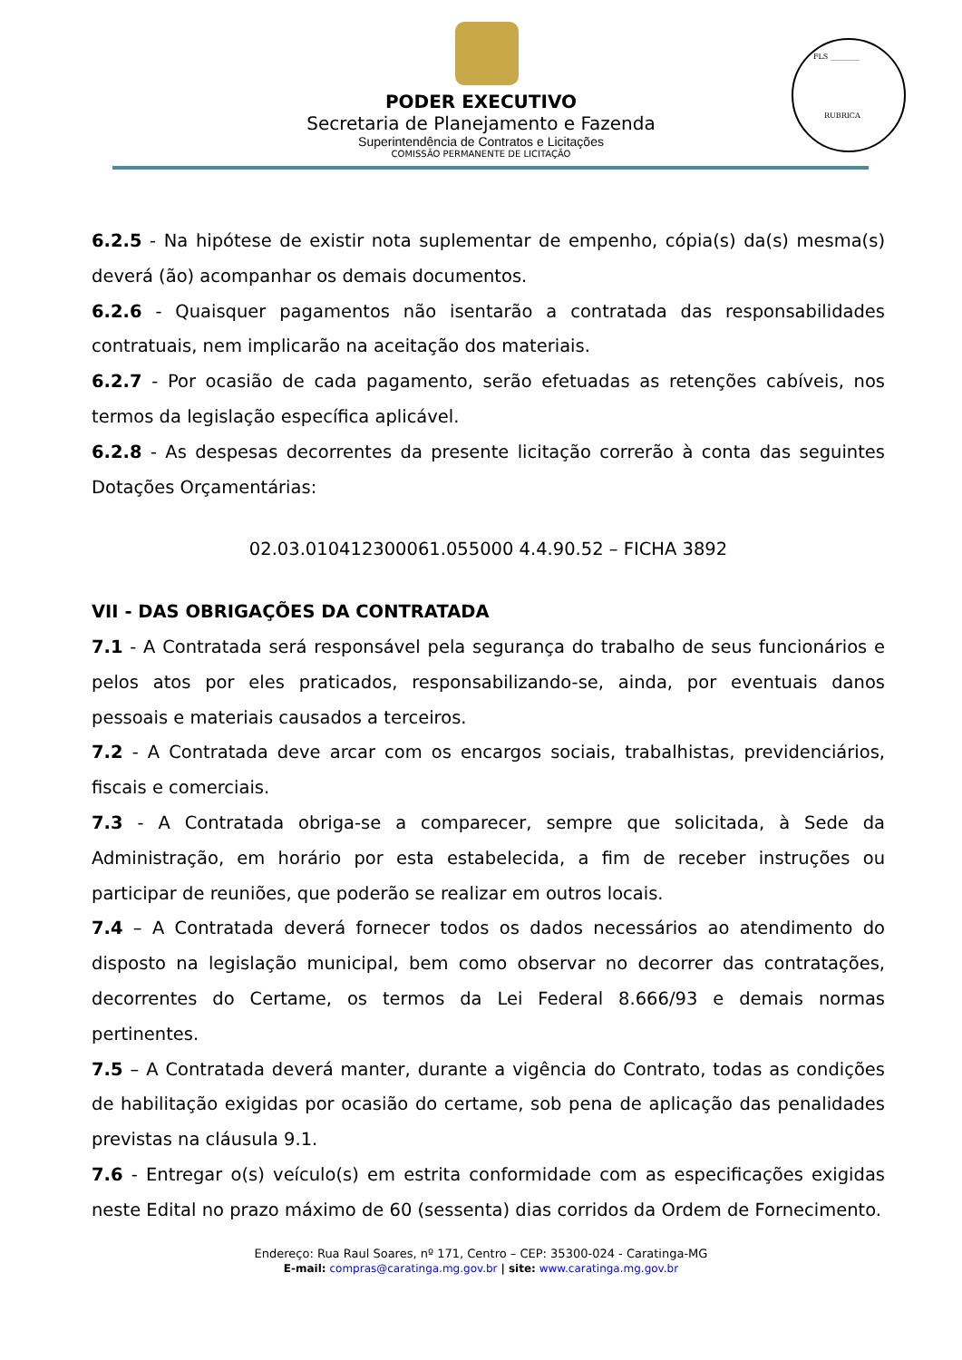FLS ________
RUBRICA
PODER EXECUTIVO
Secretaria de Planejamento e Fazenda
Superintendência de Contratos e Licitações
COMISSÃO PERMANENTE DE LICITAÇÃO
6.2.5 - Na hipótese de existir nota suplementar de empenho, cópia(s) da(s) mesma(s) deverá (ão) acompanhar os demais documentos.
6.2.6 - Quaisquer pagamentos não isentarão a contratada das responsabilidades contratuais, nem implicarão na aceitação dos materiais.
6.2.7 - Por ocasião de cada pagamento, serão efetuadas as retenções cabíveis, nos termos da legislação específica aplicável.
6.2.8 - As despesas decorrentes da presente licitação correrão à conta das seguintes Dotações Orçamentárias:
02.03.010412300061.055000 4.4.90.52 – FICHA 3892
VII - DAS OBRIGAÇÕES DA CONTRATADA
7.1 - A Contratada será responsável pela segurança do trabalho de seus funcionários e pelos atos por eles praticados, responsabilizando-se, ainda, por eventuais danos pessoais e materiais causados a terceiros.
7.2 - A Contratada deve arcar com os encargos sociais, trabalhistas, previdenciários, fiscais e comerciais.
7.3 - A Contratada obriga-se a comparecer, sempre que solicitada, à Sede da Administração, em horário por esta estabelecida, a fim de receber instruções ou participar de reuniões, que poderão se realizar em outros locais.
7.4 – A Contratada deverá fornecer todos os dados necessários ao atendimento do disposto na legislação municipal, bem como observar no decorrer das contratações, decorrentes do Certame, os termos da Lei Federal 8.666/93 e demais normas pertinentes.
7.5 – A Contratada deverá manter, durante a vigência do Contrato, todas as condições de habilitação exigidas por ocasião do certame, sob pena de aplicação das penalidades previstas na cláusula 9.1.
7.6 - Entregar o(s) veículo(s) em estrita conformidade com as especificações exigidas neste Edital no prazo máximo de 60 (sessenta) dias corridos da Ordem de Fornecimento.
Endereço: Rua Raul Soares, nº 171, Centro – CEP: 35300-024 - Caratinga-MG
E-mail: compras@caratinga.mg.gov.br | site: www.caratinga.mg.gov.br